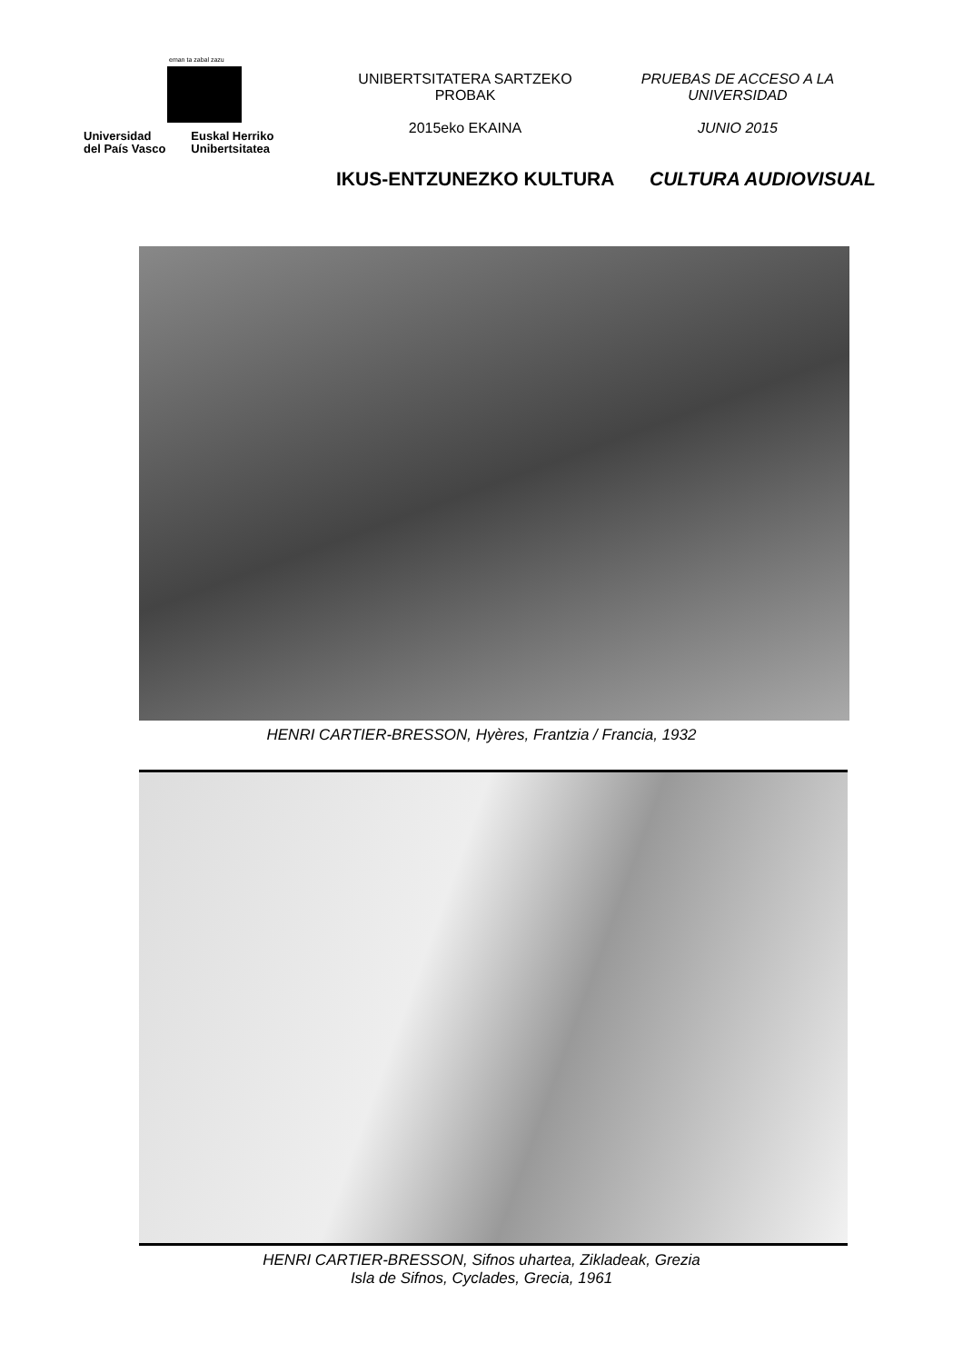eman ta zabal zazu
Universidad
del País Vasco
Euskal Herriko
Unibertsitatea
UNIBERTSITATERA SARTZEKO
PROBAK
2015eko EKAINA
PRUEBAS DE ACCESO A LA
UNIVERSIDAD
JUNIO 2015
IKUS-ENTZUNEZKO KULTURA CULTURA AUDIOVISUAL
HENRI CARTIER-BRESSON, Hyères, Frantzia / Francia, 1932
HENRI CARTIER-BRESSON, Sifnos uhartea, Zikladeak, Grezia
Isla de Sifnos, Cyclades, Grecia, 1961